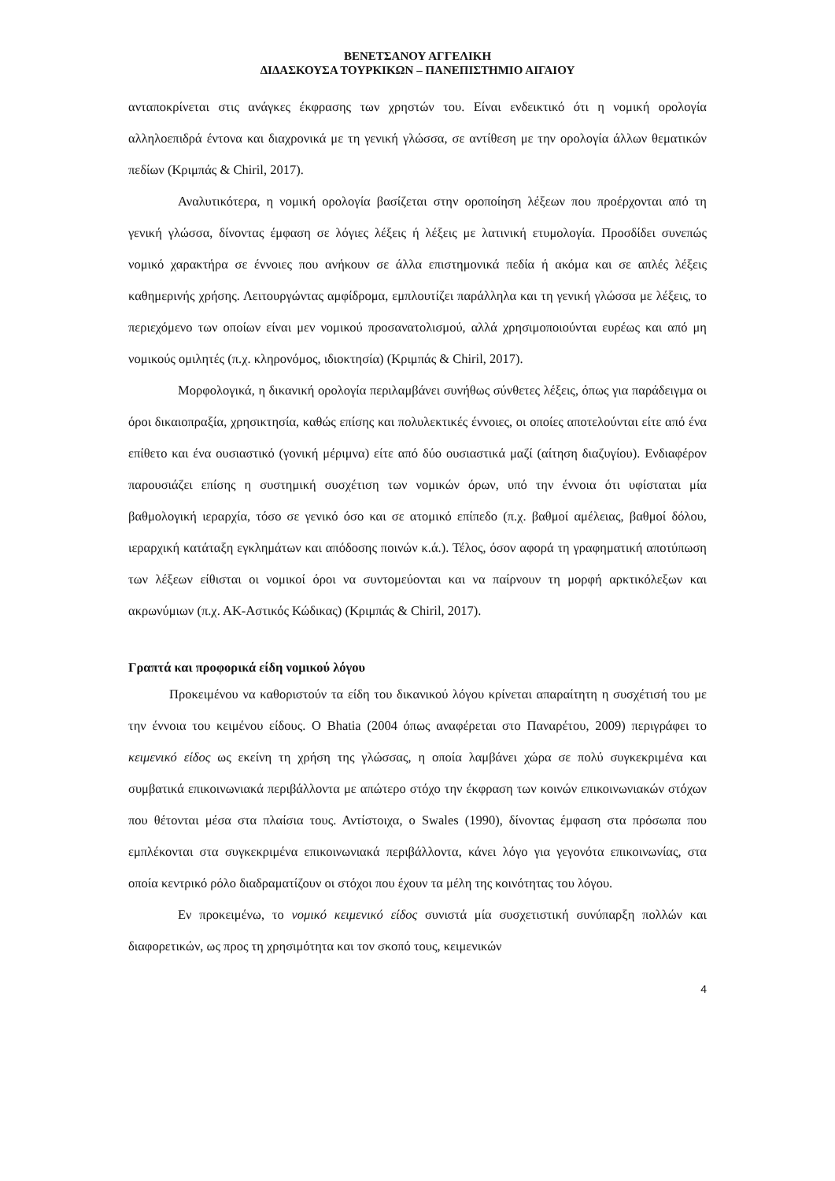ΒΕΝΕΤΣΑΝΟΥ ΑΓΓΕΛΙΚΗ
ΔΙΔΑΣΚΟΥΣΑ ΤΟΥΡΚΙΚΩΝ – ΠΑΝΕΠΙΣΤΗΜΙΟ ΑΙΓΑΙΟΥ
ανταποκρίνεται στις ανάγκες έκφρασης των χρηστών του. Είναι ενδεικτικό ότι η νομική ορολογία αλληλοεπιδρά έντονα και διαχρονικά με τη γενική γλώσσα, σε αντίθεση με την ορολογία άλλων θεματικών πεδίων (Κριμπάς & Chiril, 2017).
Αναλυτικότερα, η νομική ορολογία βασίζεται στην οροποίηση λέξεων που προέρχονται από τη γενική γλώσσα, δίνοντας έμφαση σε λόγιες λέξεις ή λέξεις με λατινική ετυμολογία. Προσδίδει συνεπώς νομικό χαρακτήρα σε έννοιες που ανήκουν σε άλλα επιστημονικά πεδία ή ακόμα και σε απλές λέξεις καθημερινής χρήσης. Λειτουργώντας αμφίδρομα, εμπλουτίζει παράλληλα και τη γενική γλώσσα με λέξεις, το περιεχόμενο των οποίων είναι μεν νομικού προσανατολισμού, αλλά χρησιμοποιούνται ευρέως και από μη νομικούς ομιλητές (π.χ. κληρονόμος, ιδιοκτησία) (Κριμπάς & Chiril, 2017).
Μορφολογικά, η δικανική ορολογία περιλαμβάνει συνήθως σύνθετες λέξεις, όπως για παράδειγμα οι όροι δικαιοπραξία, χρησικτησία, καθώς επίσης και πολυλεκτικές έννοιες, οι οποίες αποτελούνται είτε από ένα επίθετο και ένα ουσιαστικό (γονική μέριμνα) είτε από δύο ουσιαστικά μαζί (αίτηση διαζυγίου). Ενδιαφέρον παρουσιάζει επίσης η συστημική συσχέτιση των νομικών όρων, υπό την έννοια ότι υφίσταται μία βαθμολογική ιεραρχία, τόσο σε γενικό όσο και σε ατομικό επίπεδο (π.χ. βαθμοί αμέλειας, βαθμοί δόλου, ιεραρχική κατάταξη εγκλημάτων και απόδοσης ποινών κ.ά.). Τέλος, όσον αφορά τη γραφηματική αποτύπωση των λέξεων είθισται οι νομικοί όροι να συντομεύονται και να παίρνουν τη μορφή αρκτικόλεξων και ακρωνύμιων (π.χ. ΑΚ-Αστικός Κώδικας) (Κριμπάς & Chiril, 2017).
Γραπτά και προφορικά είδη νομικού λόγου
Προκειμένου να καθοριστούν τα είδη του δικανικού λόγου κρίνεται απαραίτητη η συσχέτισή του με την έννοια του κειμένου είδους. Ο Bhatia (2004 όπως αναφέρεται στο Παναρέτου, 2009) περιγράφει το κειμενικό είδος ως εκείνη τη χρήση της γλώσσας, η οποία λαμβάνει χώρα σε πολύ συγκεκριμένα και συμβατικά επικοινωνιακά περιβάλλοντα με απώτερο στόχο την έκφραση των κοινών επικοινωνιακών στόχων που θέτονται μέσα στα πλαίσια τους. Αντίστοιχα, ο Swales (1990), δίνοντας έμφαση στα πρόσωπα που εμπλέκονται στα συγκεκριμένα επικοινωνιακά περιβάλλοντα, κάνει λόγο για γεγονότα επικοινωνίας, στα οποία κεντρικό ρόλο διαδραματίζουν οι στόχοι που έχουν τα μέλη της κοινότητας του λόγου.
Εν προκειμένω, το νομικό κειμενικό είδος συνιστά μία συσχετιστική συνύπαρξη πολλών και διαφορετικών, ως προς τη χρησιμότητα και τον σκοπό τους, κειμενικών
4